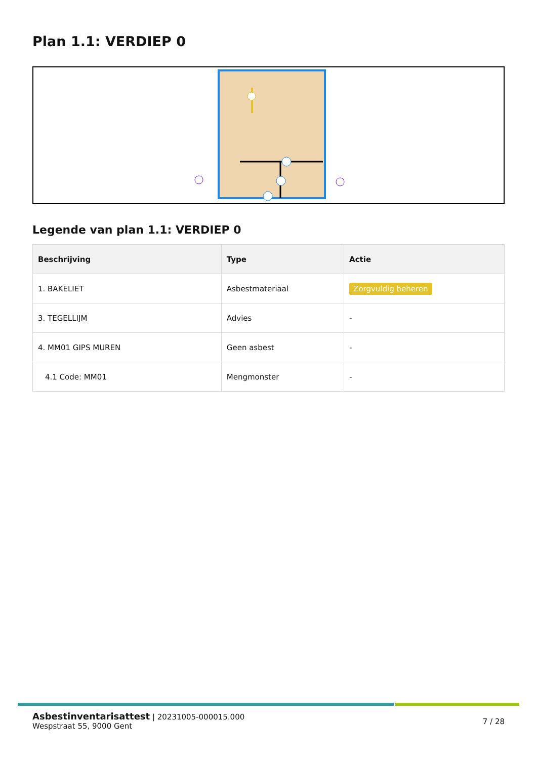Plan 1.1: VERDIEP 0
Legende van plan 1.1: VERDIEP 0
| Beschrijving | Type | Actie |
| --- | --- | --- |
| 1. BAKELIET | Asbestmateriaal | Zorgvuldig beheren |
| 3. TEGELLIJM | Advies | - |
| 4. MM01 GIPS MUREN | Geen asbest | - |
| 4.1 Code: MM01 | Mengmonster | - |
Asbestinventarisattest | 20231005-000015.000
Wespstraat 55, 9000 Gent
7 / 28